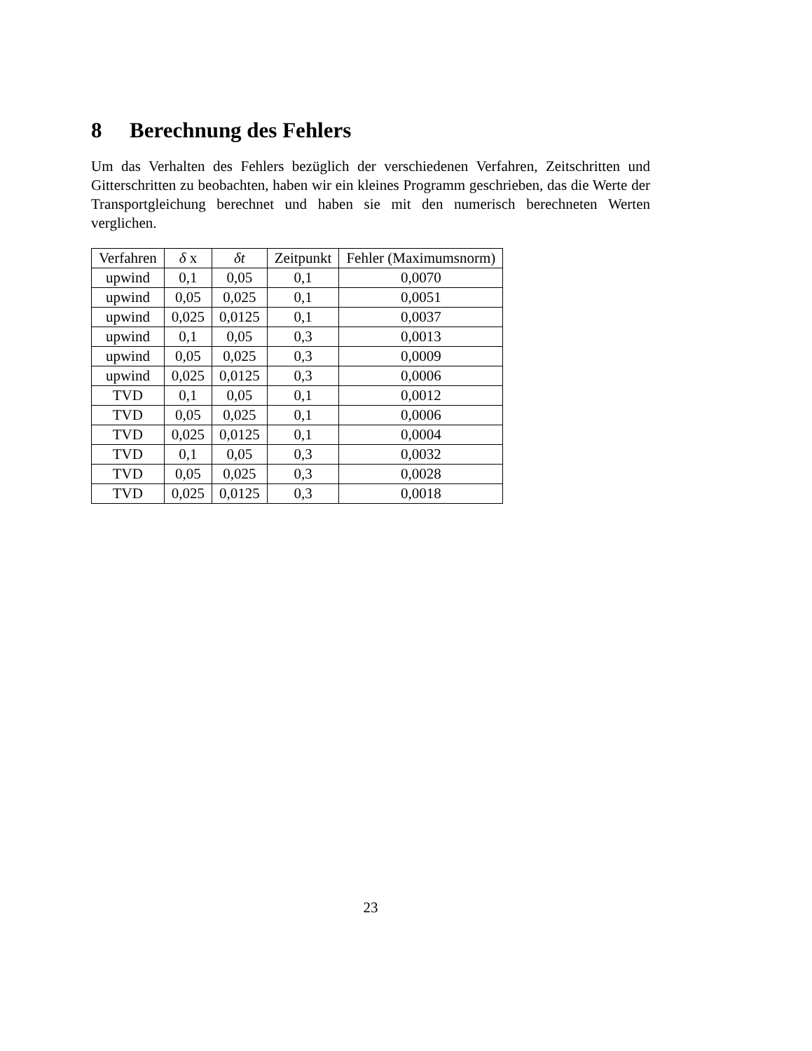8 Berechnung des Fehlers
Um das Verhalten des Fehlers bezüglich der verschiedenen Verfahren, Zeitschritten und Gitterschritten zu beobachten, haben wir ein kleines Programm geschrieben, das die Werte der Transportgleichung berechnet und haben sie mit den numerisch berechneten Werten verglichen.
| Verfahren | δ x | δt | Zeitpunkt | Fehler (Maximumsnorm) |
| --- | --- | --- | --- | --- |
| upwind | 0,1 | 0,05 | 0,1 | 0,0070 |
| upwind | 0,05 | 0,025 | 0,1 | 0,0051 |
| upwind | 0,025 | 0,0125 | 0,1 | 0,0037 |
| upwind | 0,1 | 0,05 | 0,3 | 0,0013 |
| upwind | 0,05 | 0,025 | 0,3 | 0,0009 |
| upwind | 0,025 | 0,0125 | 0,3 | 0,0006 |
| TVD | 0,1 | 0,05 | 0,1 | 0,0012 |
| TVD | 0,05 | 0,025 | 0,1 | 0,0006 |
| TVD | 0,025 | 0,0125 | 0,1 | 0,0004 |
| TVD | 0,1 | 0,05 | 0,3 | 0,0032 |
| TVD | 0,05 | 0,025 | 0,3 | 0,0028 |
| TVD | 0,025 | 0,0125 | 0,3 | 0,0018 |
23